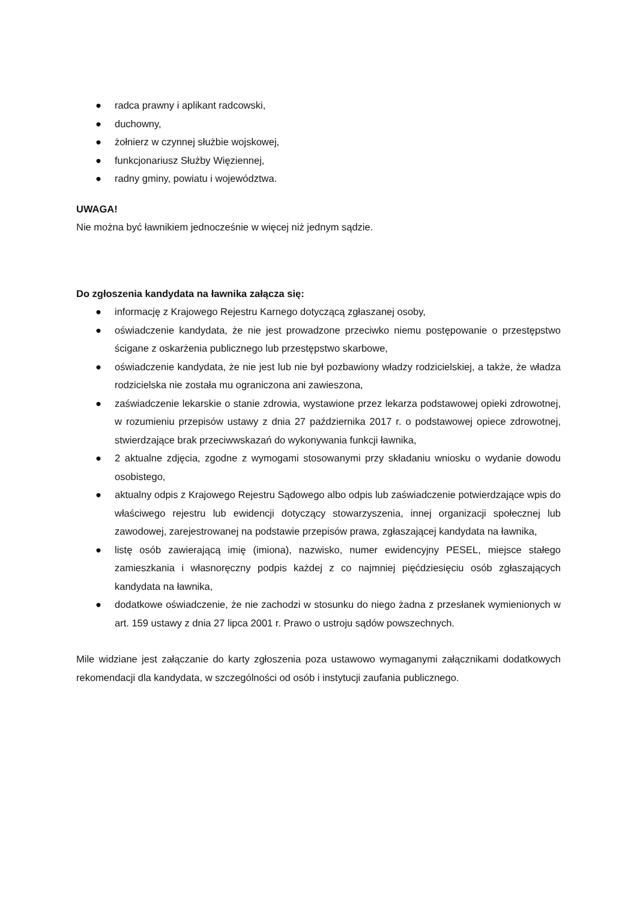● radca prawny i aplikant radcowski,
● duchowny,
● żołnierz w czynnej służbie wojskowej,
● funkcjonariusz Służby Więziennej,
● radny gminy, powiatu i województwa.
UWAGA!
Nie można być ławnikiem jednocześnie w więcej niż jednym sądzie.
Do zgłoszenia kandydata na ławnika załącza się:
● informację z Krajowego Rejestru Karnego dotyczącą zgłaszanej osoby,
● oświadczenie kandydata, że nie jest prowadzone przeciwko niemu postępowanie o przestępstwo ścigane z oskarżenia publicznego lub przestępstwo skarbowe,
● oświadczenie kandydata, że nie jest lub nie był pozbawiony władzy rodzicielskiej, a także, że władza rodzicielska nie została mu ograniczona ani zawieszona,
● zaświadczenie lekarskie o stanie zdrowia, wystawione przez lekarza podstawowej opieki zdrowotnej, w rozumieniu przepisów ustawy z dnia 27 października 2017 r. o podstawowej opiece zdrowotnej, stwierdzające brak przeciwwskazań do wykonywania funkcji ławnika,
● 2 aktualne zdjęcia, zgodne z wymogami stosowanymi przy składaniu wniosku o wydanie dowodu osobistego,
● aktualny odpis z Krajowego Rejestru Sądowego albo odpis lub zaświadczenie potwierdzające wpis do właściwego rejestru lub ewidencji dotyczący stowarzyszenia, innej organizacji społecznej lub zawodowej, zarejestrowanej na podstawie przepisów prawa, zgłaszającej kandydata na ławnika,
● listę osób zawierającą imię (imiona), nazwisko, numer ewidencyjny PESEL, miejsce stałego zamieszkania i własnoręczny podpis każdej z co najmniej pięćdziesięciu osób zgłaszających kandydata na ławnika,
● dodatkowe oświadczenie, że nie zachodzi w stosunku do niego żadna z przesłanek wymienionych w art. 159 ustawy z dnia 27 lipca 2001 r. Prawo o ustroju sądów powszechnych.
Mile widziane jest załączanie do karty zgłoszenia poza ustawowo wymaganymi załącznikami dodatkowych rekomendacji dla kandydata, w szczególności od osób i instytucji zaufania publicznego.